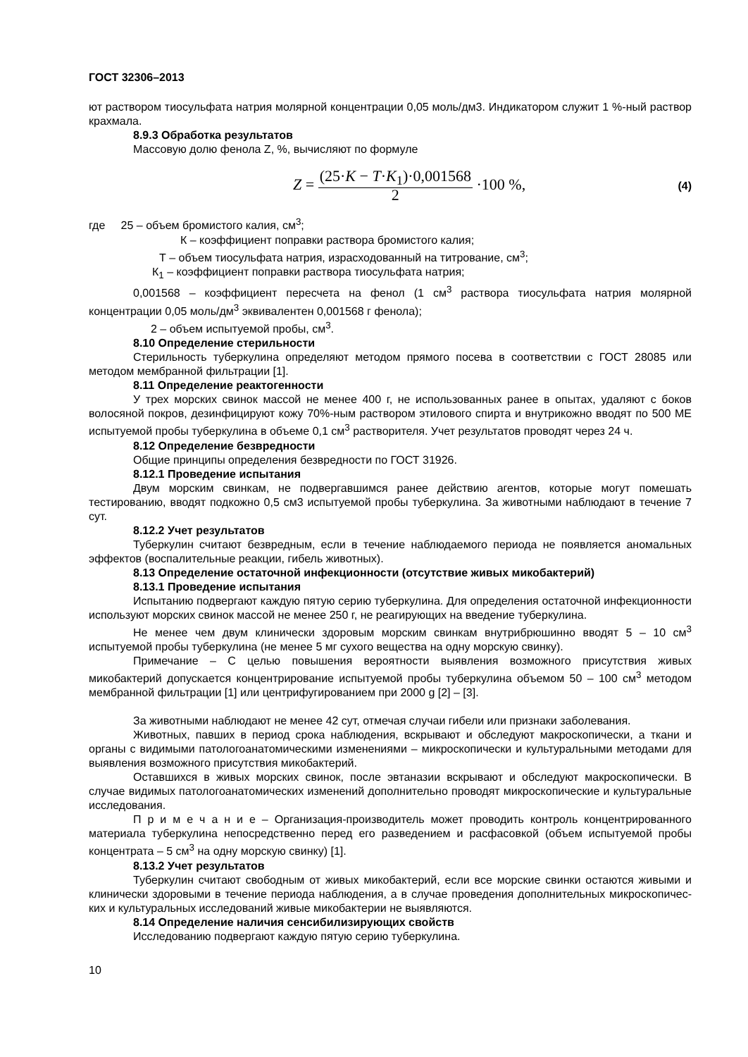ГОСТ 32306–2013
ют раствором тиосульфата натрия молярной концентрации 0,05 моль/дм3. Индикатором служит 1 %-ный раствор крахмала.
8.9.3 Обработка результатов
Массовую долю фенола Z, %, вычисляют по формуле
Z = (25·K − T·K<sub>1</sub>)·0,001568 2 ·100 %,
(4)
где 25 – объем бромистого калия, см<sup>3</sup>;
К – коэффициент поправки раствора бромистого калия;
Т – объем тиосульфата натрия, израсходованный на титрование, см<sup>3</sup>;
К<sub>1</sub> – коэффициент поправки раствора тиосульфата натрия;
0,001568 – коэффициент пересчета на фенол (1 см<sup>3</sup> раствора тиосульфата натрия молярной концентрации 0,05 моль/дм<sup>3</sup> эквивалентен 0,001568 г фенола);
2 – объем испытуемой пробы, см<sup>3</sup>.
8.10 Определение стерильности
Стерильность туберкулина определяют методом прямого посева в соответствии с ГОСТ 28085 или методом мембранной фильтрации [1].
8.11 Определение реактогенности
У трех морских свинок массой не менее 400 г, не использованных ранее в опытах, удаляют с боков волосяной покров, дезинфицируют кожу 70%-ным раствором этилового спирта и внутрикожно вводят по 500 МЕ испытуемой пробы туберкулина в объеме 0,1 см<sup>3</sup> растворителя. Учет результатов проводят через 24 ч.
8.12 Определение безвредности
Общие принципы определения безвредности по ГОСТ 31926.
8.12.1 Проведение испытания
Двум морским свинкам, не подвергавшимся ранее действию агентов, которые могут помешать тестированию, вводят подкожно 0,5 см3 испытуемой пробы туберкулина. За животными наблюдают в течение 7 сут.
8.12.2 Учет результатов
Туберкулин считают безвредным, если в течение наблюдаемого периода не появляется аномальных эффектов (воспалительные реакции, гибель животных).
8.13 Определение остаточной инфекционности (отсутствие живых микобактерий)
8.13.1 Проведение испытания
Испытанию подвергают каждую пятую серию туберкулина. Для определения остаточной инфекционности используют морских свинок массой не менее 250 г, не реагирующих на введение туберкулина.
Не менее чем двум клинически здоровым морским свинкам внутрибрюшинно вводят 5 – 10 см<sup>3</sup> испытуемой пробы туберкулина (не менее 5 мг сухого вещества на одну морскую свинку).
Примечание – С целью повышения вероятности выявления возможного присутствия живых микобактерий допускается концентрирование испытуемой пробы туберкулина объемом 50 – 100 см<sup>3</sup> методом мембранной фильтрации [1] или центрифугированием при 2000 g [2] – [3].
За животными наблюдают не менее 42 сут, отмечая случаи гибели или признаки заболевания.
Животных, павших в период срока наблюдения, вскрывают и обследуют макроскопически, а ткани и органы с видимыми патологоанатомическими изменениями – микроскопически и культуральными методами для выявления возможного присутствия микобактерий.
Оставшихся в живых морских свинок, после эвтаназии вскрывают и обследуют макроскопически. В случае видимых патологоанатомических изменений дополнительно проводят микроскопические и культуральные исследования.
П р и м е ч а н и е – Организация-производитель может проводить контроль концентрированного материала туберкулина непосредственно перед его разведением и расфасовкой (объем испытуемой пробы концентрата – 5 см<sup>3</sup> на одну морскую свинку) [1].
8.13.2 Учет результатов
Туберкулин считают свободным от живых микобактерий, если все морские свинки остаются живыми и клинически здоровыми в течение периода наблюдения, а в случае проведения дополнительных микроскопичес-ких и культуральных исследований живые микобактерии не выявляются.
8.14 Определение наличия сенсибилизирующих свойств
Исследованию подвергают каждую пятую серию туберкулина.
10